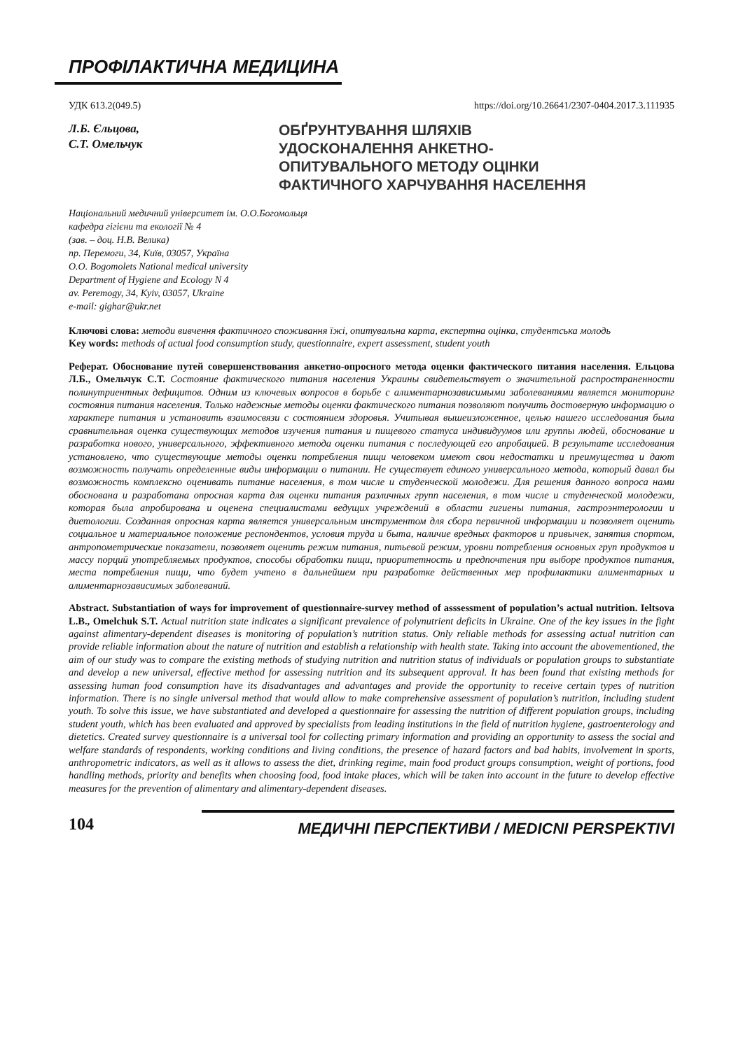ПРОФІЛАКТИЧНА МЕДИЦИНА
УДК 613.2(049.5) https://doi.org/10.26641/2307-0404.2017.3.111935
Л.Б. Єльцова,
С.Т. Омельчук
ОБҐРУНТУВАННЯ ШЛЯХІВ
УДОСКОНАЛЕННЯ АНКЕТНО-
ОПИТУВАЛЬНОГО МЕТОДУ ОЦІНКИ
ФАКТИЧНОГО ХАРЧУВАННЯ НАСЕЛЕННЯ
Національний медичний університет ім. О.О.Богомольця
кафедра гігієни та екології № 4
(зав. – доц. Н.В. Велика)
пр. Перемоги, 34, Київ, 03057, Україна
O.O. Bogomolets National medical university
Department of Hygiene and Ecology N 4
av. Peremogy, 34, Kyiv, 03057, Ukraine
e-mail: gighar@ukr.net
Ключові слова: методи вивчення фактичного споживання їжі, опитувальна карта, експертна оцінка, студентська молодь
Key words: methods of actual food consumption study, questionnaire, expert assessment, student youth
Реферат. Обоснование путей совершенствования анкетно-опросного метода оценки фактического питания населения. Ельцова Л.Б., Омельчук С.Т. Состояние фактического питания населения Украины свидетельствует о значительной распространенности полинутриентных дефицитов. Одним из ключевых вопросов в борьбе с алиментарнозависимыми заболеваниями является мониторинг состояния питания населения. Только надежные методы оценки фактического питания позволяют получить достоверную информацию о характере питания и установить взаимосвязи с состоянием здоровья. Учитывая вышеизложенное, целью нашего исследования была сравнительная оценка существующих методов изучения питания и пищевого статуса индивидуумов или группы людей, обоснование и разработка нового, универсального, эффективного метода оценки питания с последующей его апробацией. В результате исследования установлено, что существующие методы оценки потребления пищи человеком имеют свои недостатки и преимущества и дают возможность получать определенные виды информации о питании. Не существует единого универсального метода, который давал бы возможность комплексно оценивать питание населения, в том числе и студенческой молодежи. Для решения данного вопроса нами обоснована и разработана опросная карта для оценки питания различных групп населения, в том числе и студенческой молодежи, которая была апробирована и оценена специалистами ведущих учреждений в области гигиены питания, гастроэнтерологии и диетологии. Созданная опросная карта является универсальным инструментом для сбора первичной информации и позволяет оценить социальное и материальное положение респондентов, условия труда и быта, наличие вредных факторов и привычек, занятия спортом, антропометрические показатели, позволяет оценить режим питания, питьевой режим, уровни потребления основных груп продуктов и массу порций употребляемых продуктов, способы обработки пищи, приоритетность и предпочтения при выборе продуктов питания, места потребления пищи, что будет учтено в дальнейшем при разработке действенных мер профилактики алиментарных и алиментарнозависимых заболеваний.
Abstract. Substantiation of ways for improvement of questionnaire-survey method of asssessment of population’s actual nutrition. Ieltsova L.B., Omelchuk S.T. Actual nutrition state indicates a significant prevalence of polynutrient deficits in Ukraine. One of the key issues in the fight against alimentary-dependent diseases is monitoring of population’s nutrition status. Only reliable methods for assessing actual nutrition can provide reliable information about the nature of nutrition and establish a relationship with health state. Taking into account the abovementioned, the aim of our study was to compare the existing methods of studying nutrition and nutrition status of individuals or population groups to substantiate and develop a new universal, effective method for assessing nutrition and its subsequent approval. It has been found that existing methods for assessing human food consumption have its disadvantages and advantages and provide the opportunity to receive certain types of nutrition information. There is no single universal method that would allow to make comprehensive assessment of population’s nutrition, including student youth. To solve this issue, we have substantiated and developed a questionnaire for assessing the nutrition of different population groups, including student youth, which has been evaluated and approved by specialists from leading institutions in the field of nutrition hygiene, gastroenterology and dietetics. Created survey questionnaire is a universal tool for collecting primary information and providing an opportunity to assess the social and welfare standards of respondents, working conditions and living conditions, the presence of hazard factors and bad habits, involvement in sports, anthropometric indicators, as well as it allows to assess the diet, drinking regime, main food product groups consumption, weight of portions, food handling methods, priority and benefits when choosing food, food intake places, which will be taken into account in the future to develop effective measures for the prevention of alimentary and alimentary-dependent diseases.
104
МЕДИЧНІ ПЕРСПЕКТИВИ / MEDICNI PERSPEKTIVI